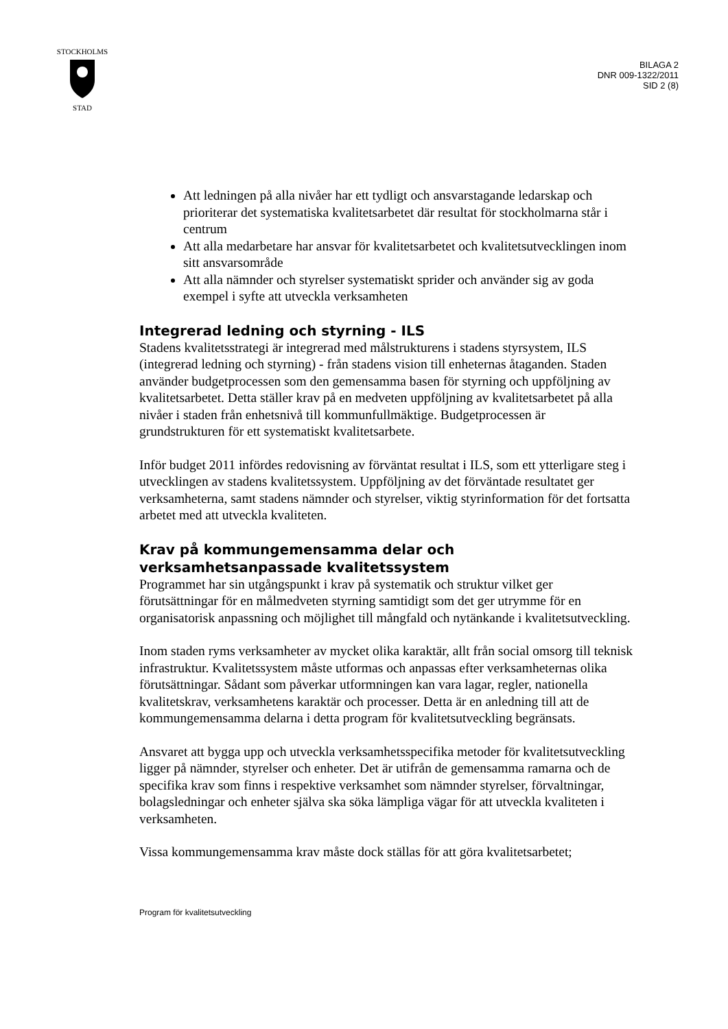STOCKHOLMS
STAD
BILAGA 2
DNR 009-1322/2011
SID 2 (8)
Att ledningen på alla nivåer har ett tydligt och ansvarstagande ledarskap och prioriterar det systematiska kvalitetsarbetet där resultat för stockholmarna står i centrum
Att alla medarbetare har ansvar för kvalitetsarbetet och kvalitetsutvecklingen inom sitt ansvarsområde
Att alla nämnder och styrelser systematiskt sprider och använder sig av goda exempel i syfte att utveckla verksamheten
Integrerad ledning och styrning - ILS
Stadens kvalitetsstrategi är integrerad med målstrukturens i stadens styrsystem, ILS (integrerad ledning och styrning) - från stadens vision till enheternas åtaganden. Staden använder budgetprocessen som den gemensamma basen för styrning och uppföljning av kvalitetsarbetet. Detta ställer krav på en medveten uppföljning av kvalitetsarbetet på alla nivåer i staden från enhetsnivå till kommunfullmäktige. Budgetprocessen är grundstrukturen för ett systematiskt kvalitetsarbete.
Inför budget 2011 infördes redovisning av förväntat resultat i ILS, som ett ytterligare steg i utvecklingen av stadens kvalitetssystem. Uppföljning av det förväntade resultatet ger verksamheterna, samt stadens nämnder och styrelser, viktig styrinformation för det fortsatta arbetet med att utveckla kvaliteten.
Krav på kommungemensamma delar och verksamhetsanpassade kvalitetssystem
Programmet har sin utgångspunkt i krav på systematik och struktur vilket ger förutsättningar för en målmedveten styrning samtidigt som det ger utrymme för en organisatorisk anpassning och möjlighet till mångfald och nytänkande i kvalitetsutveckling.
Inom staden ryms verksamheter av mycket olika karaktär, allt från social omsorg till teknisk infrastruktur. Kvalitetssystem måste utformas och anpassas efter verksamheternas olika förutsättningar. Sådant som påverkar utformningen kan vara lagar, regler, nationella kvalitetskrav, verksamhetens karaktär och processer. Detta är en anledning till att de kommungemensamma delarna i detta program för kvalitetsutveckling begränsats.
Ansvaret att bygga upp och utveckla verksamhetsspecifika metoder för kvalitetsutveckling ligger på nämnder, styrelser och enheter. Det är utifrån de gemensamma ramarna och de specifika krav som finns i respektive verksamhet som nämnder styrelser, förvaltningar, bolagsledningar och enheter själva ska söka lämpliga vägar för att utveckla kvaliteten i verksamheten.
Vissa kommungemensamma krav måste dock ställas för att göra kvalitetsarbetet;
Program för kvalitetsutveckling